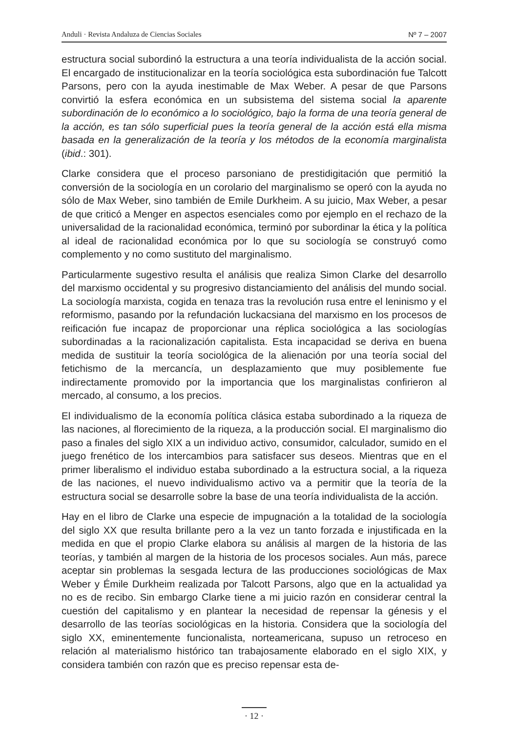Anduli · Revista Andaluza de Ciencias Sociales Nº 7 – 2007
estructura social subordinó la estructura a una teoría individualista de la acción social. El encargado de institucionalizar en la teoría sociológica esta subordinación fue Talcott Parsons, pero con la ayuda inestimable de Max Weber. A pesar de que Parsons convirtió la esfera económica en un subsistema del sistema social la aparente subordinación de lo económico a lo sociológico, bajo la forma de una teoría general de la acción, es tan sólo superficial pues la teoría general de la acción está ella misma basada en la generalización de la teoría y los métodos de la economía marginalista (ibid.: 301).
Clarke considera que el proceso parsoniano de prestidigitación que permitió la conversión de la sociología en un corolario del marginalismo se operó con la ayuda no sólo de Max Weber, sino también de Emile Durkheim. A su juicio, Max Weber, a pesar de que criticó a Menger en aspectos esenciales como por ejemplo en el rechazo de la universalidad de la racionalidad económica, terminó por subordinar la ética y la política al ideal de racionalidad económica por lo que su sociología se construyó como complemento y no como sustituto del marginalismo.
Particularmente sugestivo resulta el análisis que realiza Simon Clarke del desarrollo del marxismo occidental y su progresivo distanciamiento del análisis del mundo social. La sociología marxista, cogida en tenaza tras la revolución rusa entre el leninismo y el reformismo, pasando por la refundación luckacsiana del marxismo en los procesos de reificación fue incapaz de proporcionar una réplica sociológica a las sociologías subordinadas a la racionalización capitalista. Esta incapacidad se deriva en buena medida de sustituir la teoría sociológica de la alienación por una teoría social del fetichismo de la mercancía, un desplazamiento que muy posiblemente fue indirectamente promovido por la importancia que los marginalistas confirieron al mercado, al consumo, a los precios.
El individualismo de la economía política clásica estaba subordinado a la riqueza de las naciones, al florecimiento de la riqueza, a la producción social. El marginalismo dio paso a finales del siglo XIX a un individuo activo, consumidor, calculador, sumido en el juego frenético de los intercambios para satisfacer sus deseos. Mientras que en el primer liberalismo el individuo estaba subordinado a la estructura social, a la riqueza de las naciones, el nuevo individualismo activo va a permitir que la teoría de la estructura social se desarrolle sobre la base de una teoría individualista de la acción.
Hay en el libro de Clarke una especie de impugnación a la totalidad de la sociología del siglo XX que resulta brillante pero a la vez un tanto forzada e injustificada en la medida en que el propio Clarke elabora su análisis al margen de la historia de las teorías, y también al margen de la historia de los procesos sociales. Aun más, parece aceptar sin problemas la sesgada lectura de las producciones sociológicas de Max Weber y Émile Durkheim realizada por Talcott Parsons, algo que en la actualidad ya no es de recibo. Sin embargo Clarke tiene a mi juicio razón en considerar central la cuestión del capitalismo y en plantear la necesidad de repensar la génesis y el desarrollo de las teorías sociológicas en la historia. Considera que la sociología del siglo XX, eminentemente funcionalista, norteamericana, supuso un retroceso en relación al materialismo histórico tan trabajosamente elaborado en el siglo XIX, y considera también con razón que es preciso repensar esta de-
· 12 ·